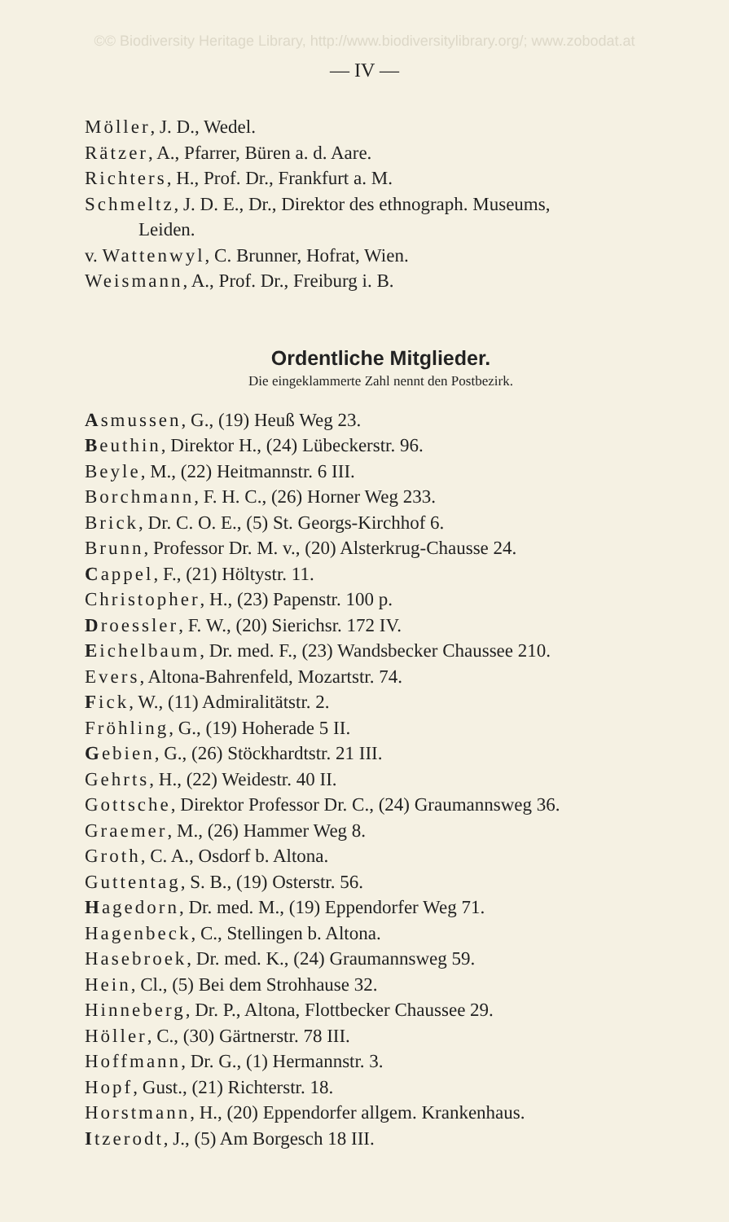©© Biodiversity Heritage Library, http://www.biodiversitylibrary.org/; www.zobodat.at
— IV —
Möller, J. D., Wedel.
Rätzer, A., Pfarrer, Büren a. d. Aare.
Richters, H., Prof. Dr., Frankfurt a. M.
Schmeltz, J. D. E., Dr., Direktor des ethnograph. Museums,
Leiden.
v. Wattenwyl, C. Brunner, Hofrat, Wien.
Weismann, A., Prof. Dr., Freiburg i. B.
Ordentliche Mitglieder.
Die eingeklammerte Zahl nennt den Postbezirk.
Asmussen, G., (19) Heuß Weg 23.
Beuthin, Direktor H., (24) Lübeckerstr. 96.
Beyle, M., (22) Heitmannstr. 6 III.
Borchmann, F. H. C., (26) Horner Weg 233.
Brick, Dr. C. O. E., (5) St. Georgs-Kirchhof 6.
Brunn, Professor Dr. M. v., (20) Alsterkrug-Chausse 24.
Cappel, F., (21) Höltystr. 11.
Christopher, H., (23) Papenstr. 100 p.
Droessler, F. W., (20) Sierichsr. 172 IV.
Eichelbaum, Dr. med. F., (23) Wandsbecker Chaussee 210.
Evers, Altona-Bahrenfeld, Mozartstr. 74.
Fick, W., (11) Admiralitätstr. 2.
Fröhling, G., (19) Hoherade 5 II.
Gebien, G., (26) Stöckhardtstr. 21 III.
Gehrts, H., (22) Weidestr. 40 II.
Gottsche, Direktor Professor Dr. C., (24) Graumannsweg 36.
Graemer, M., (26) Hammer Weg 8.
Groth, C. A., Osdorf b. Altona.
Guttentag, S. B., (19) Osterstr. 56.
Hagedorn, Dr. med. M., (19) Eppendorfer Weg 71.
Hagenbeck, C., Stellingen b. Altona.
Hasebroek, Dr. med. K., (24) Graumannsweg 59.
Hein, Cl., (5) Bei dem Strohhause 32.
Hinneberg, Dr. P., Altona, Flottbecker Chaussee 29.
Höller, C., (30) Gärtnerstr. 78 III.
Hoffmann, Dr. G., (1) Hermannstr. 3.
Hopf, Gust., (21) Richterstr. 18.
Horstmann, H., (20) Eppendorfer allgem. Krankenhaus.
Itzerodt, J., (5) Am Borgesch 18 III.